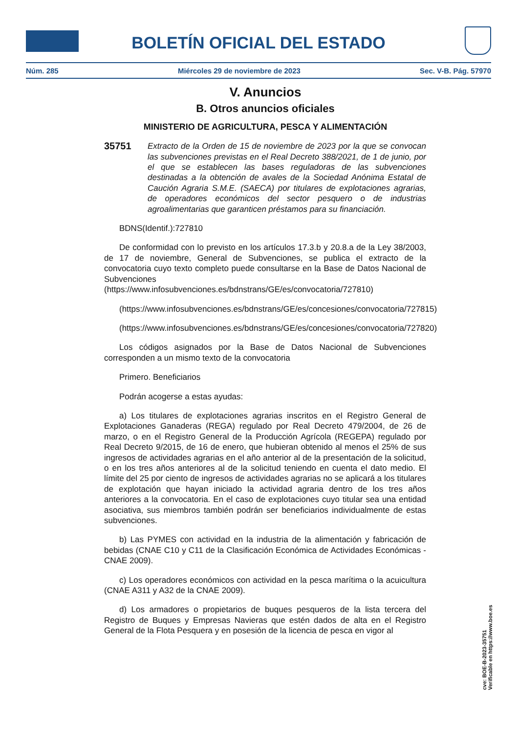BOLETÍN OFICIAL DEL ESTADO
Núm. 285 Miércoles 29 de noviembre de 2023 Sec. V-B. Pág. 57970
V. Anuncios
B. Otros anuncios oficiales
MINISTERIO DE AGRICULTURA, PESCA Y ALIMENTACIÓN
35751
Extracto de la Orden de 15 de noviembre de 2023 por la que se convocan las subvenciones previstas en el Real Decreto 388/2021, de 1 de junio, por el que se establecen las bases reguladoras de las subvenciones destinadas a la obtención de avales de la Sociedad Anónima Estatal de Caución Agraria S.M.E. (SAECA) por titulares de explotaciones agrarias, de operadores económicos del sector pesquero o de industrias agroalimentarias que garanticen préstamos para su financiación.
BDNS(Identif.):727810
De conformidad con lo previsto en los artículos 17.3.b y 20.8.a de la Ley 38/2003, de 17 de noviembre, General de Subvenciones, se publica el extracto de la convocatoria cuyo texto completo puede consultarse en la Base de Datos Nacional de Subvenciones (https://www.infosubvenciones.es/bdnstrans/GE/es/convocatoria/727810)
(https://www.infosubvenciones.es/bdnstrans/GE/es/concesiones/convocatoria/727815)
(https://www.infosubvenciones.es/bdnstrans/GE/es/concesiones/convocatoria/727820)
Los códigos asignados por la Base de Datos Nacional de Subvenciones corresponden a un mismo texto de la convocatoria
Primero. Beneficiarios
Podrán acogerse a estas ayudas:
a) Los titulares de explotaciones agrarias inscritos en el Registro General de Explotaciones Ganaderas (REGA) regulado por Real Decreto 479/2004, de 26 de marzo, o en el Registro General de la Producción Agrícola (REGEPA) regulado por Real Decreto 9/2015, de 16 de enero, que hubieran obtenido al menos el 25% de sus ingresos de actividades agrarias en el año anterior al de la presentación de la solicitud, o en los tres años anteriores al de la solicitud teniendo en cuenta el dato medio. El límite del 25 por ciento de ingresos de actividades agrarias no se aplicará a los titulares de explotación que hayan iniciado la actividad agraria dentro de los tres años anteriores a la convocatoria. En el caso de explotaciones cuyo titular sea una entidad asociativa, sus miembros también podrán ser beneficiarios individualmente de estas subvenciones.
b) Las PYMES con actividad en la industria de la alimentación y fabricación de bebidas (CNAE C10 y C11 de la Clasificación Económica de Actividades Económicas - CNAE 2009).
c) Los operadores económicos con actividad en la pesca marítima o la acuicultura (CNAE A311 y A32 de la CNAE 2009).
d) Los armadores o propietarios de buques pesqueros de la lista tercera del Registro de Buques y Empresas Navieras que estén dados de alta en el Registro General de la Flota Pesquera y en posesión de la licencia de pesca en vigor al
cve: BOE-B-2023-35751
Verificable en https://www.boe.es